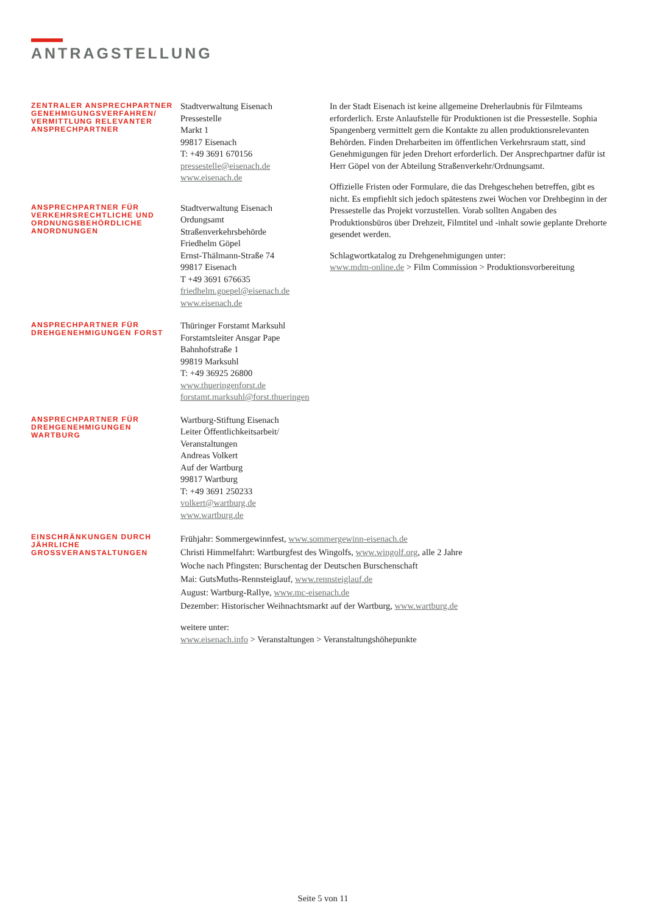ANTRAGSTELLUNG
ZENTRALER ANSPRECHPARTNER GENEHMIGUNGSVERFAHREN/ VERMITTLUNG RELEVANTER ANSPRECHPARTNER
Stadtverwaltung Eisenach
Pressestelle
Markt 1
99817 Eisenach
T: +49 3691 670156
pressestelle@eisenach.de
www.eisenach.de
In der Stadt Eisenach ist keine allgemeine Dreherlaubnis für Filmteams erforderlich. Erste Anlaufstelle für Produktionen ist die Pressestelle. Sophia Spangenberg vermittelt gern die Kontakte zu allen produktionsrelevanten Behörden. Finden Dreharbeiten im öffentlichen Verkehrsraum statt, sind Genehmigungen für jeden Drehort erforderlich. Der Ansprechpartner dafür ist Herr Göpel von der Abteilung Straßenverkehr/Ordnungsamt.
Offizielle Fristen oder Formulare, die das Drehgeschehen betreffen, gibt es nicht. Es empfiehlt sich jedoch spätestens zwei Wochen vor Drehbeginn in der Pressestelle das Projekt vorzustellen. Vorab sollten Angaben des Produktionsbüros über Drehzeit, Filmtitel und -inhalt sowie geplante Drehorte gesendet werden.
Schlagwortkatalog zu Drehgenehmigungen unter:
www.mdm-online.de > Film Commission > Produktionsvorbereitung
ANSPRECHPARTNER FÜR VERKEHRSRECHTLICHE UND ORDNUNGSBEHÖRDLICHE ANORDNUNGEN
Stadtverwaltung Eisenach
Ordungsamt
Straßenverkehrsbehörde
Friedhelm Göpel
Ernst-Thälmann-Straße 74
99817 Eisenach
T +49 3691 676635
friedhelm.goepel@eisenach.de
www.eisenach.de
ANSPRECHPARTNER FÜR DREHGENEHMIGUNGEN FORST
Thüringer Forstamt Marksuhl
Forstamtsleiter Ansgar Pape
Bahnhofstraße 1
99819 Marksuhl
T: +49 36925 26800
www.thueringenforst.de
forstamt.marksuhl@forst.thueringen
ANSPRECHPARTNER FÜR DREHGENEHMIGUNGEN WARTBURG
Wartburg-Stiftung Eisenach
Leiter Öffentlichkeitsarbeit/
Veranstaltungen
Andreas Volkert
Auf der Wartburg
99817 Wartburg
T: +49 3691 250233
volkert@wartburg.de
www.wartburg.de
EINSCHRÄNKUNGEN DURCH JÄHRLICHE GROSSVERANSTALTUNGEN
Frühjahr: Sommergewinnfest, www.sommergewinn-eisenach.de
Christi Himmelfahrt: Wartburgfest des Wingolfs, www.wingolf.org, alle 2 Jahre
Woche nach Pfingsten: Burschentag der Deutschen Burschenschaft
Mai: GutsMuths-Rennsteiglauf, www.rennsteiglauf.de
August: Wartburg-Rallye, www.mc-eisenach.de
Dezember: Historischer Weihnachtsmarkt auf der Wartburg, www.wartburg.de
weitere unter:
www.eisenach.info > Veranstaltungen > Veranstaltungshöhepunkte
Seite 5 von 11